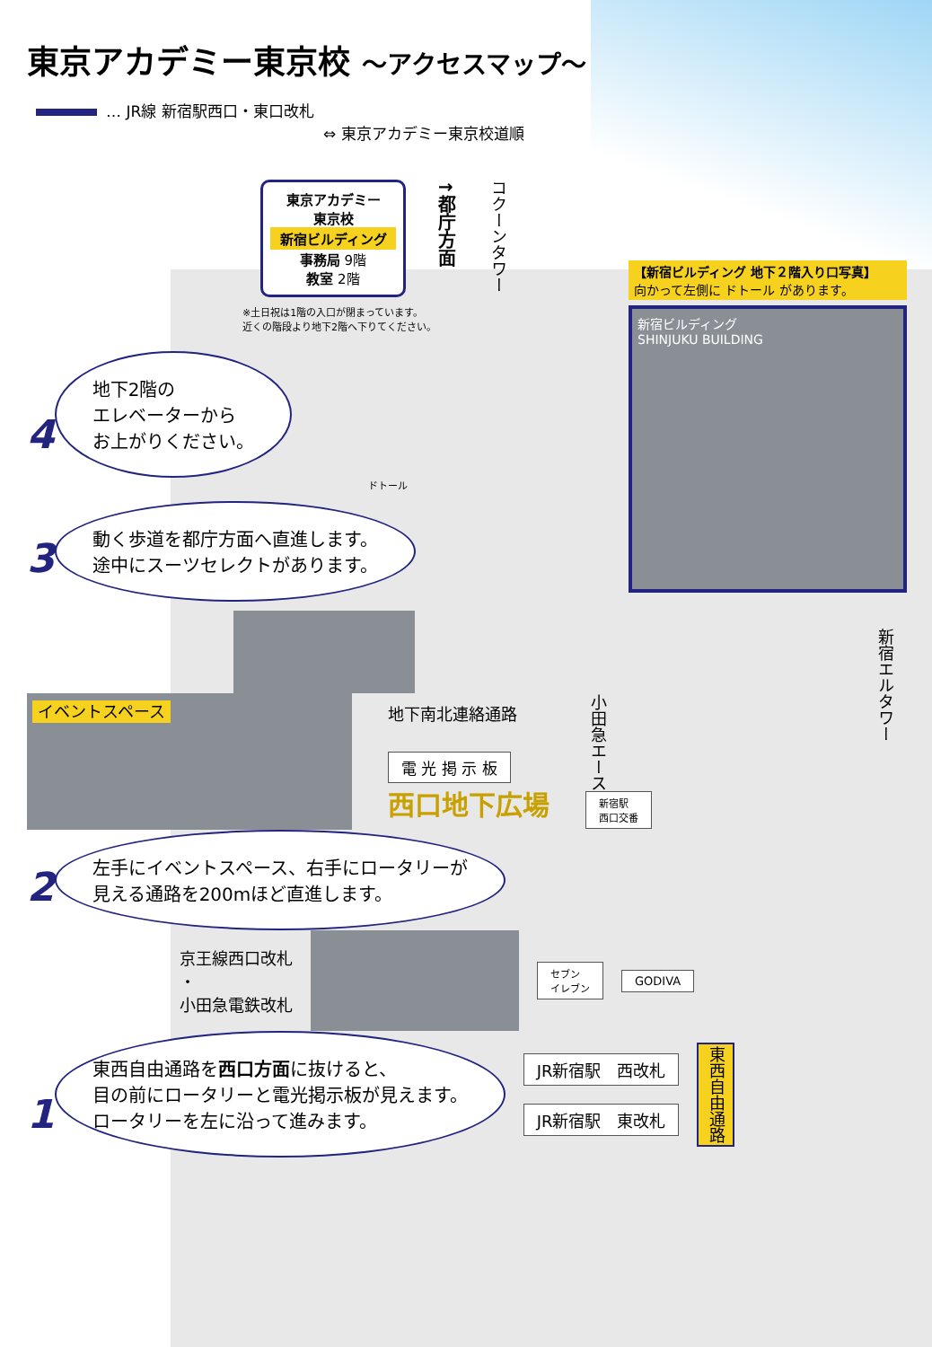東京アカデミー東京校 ～アクセスマップ～
… JR線 新宿駅西口・東口改札
⇔ 東京アカデミー東京校道順
東京アカデミー
東京校
新宿ビルディング
事務局 9階
教室 2階
↑都庁方面
コクーンタワー
※土日祝は1階の入口が閉まっています。
近くの階段より地下2階へ下りてください。
【新宿ビルディング 地下２階入り口写真】
向かって左側に ドトール があります。
新宿ビルディング
SHINJUKU BUILDING
4 地下2階の
エレベーターから
お上がりください。
ドトール
3 動く歩道を都庁方面へ直進します。
途中にスーツセレクトがあります。
新宿エルタワー
イベントスペース
地下南北連絡通路
電 光 掲 示 板
西口地下広場
小田急エース
新宿駅
西口交番
2 左手にイベントスペース、右手にロータリーが
見える通路を200mほど直進します。
京王線西口改札
・
小田急電鉄改札
セブン
イレブン
GODIVA
1 東西自由通路を西口方面に抜けると、
目の前にロータリーと電光掲示板が見えます。
ロータリーを左に沿って進みます。
JR新宿駅　西改札
JR新宿駅　東改札
東西自由通路